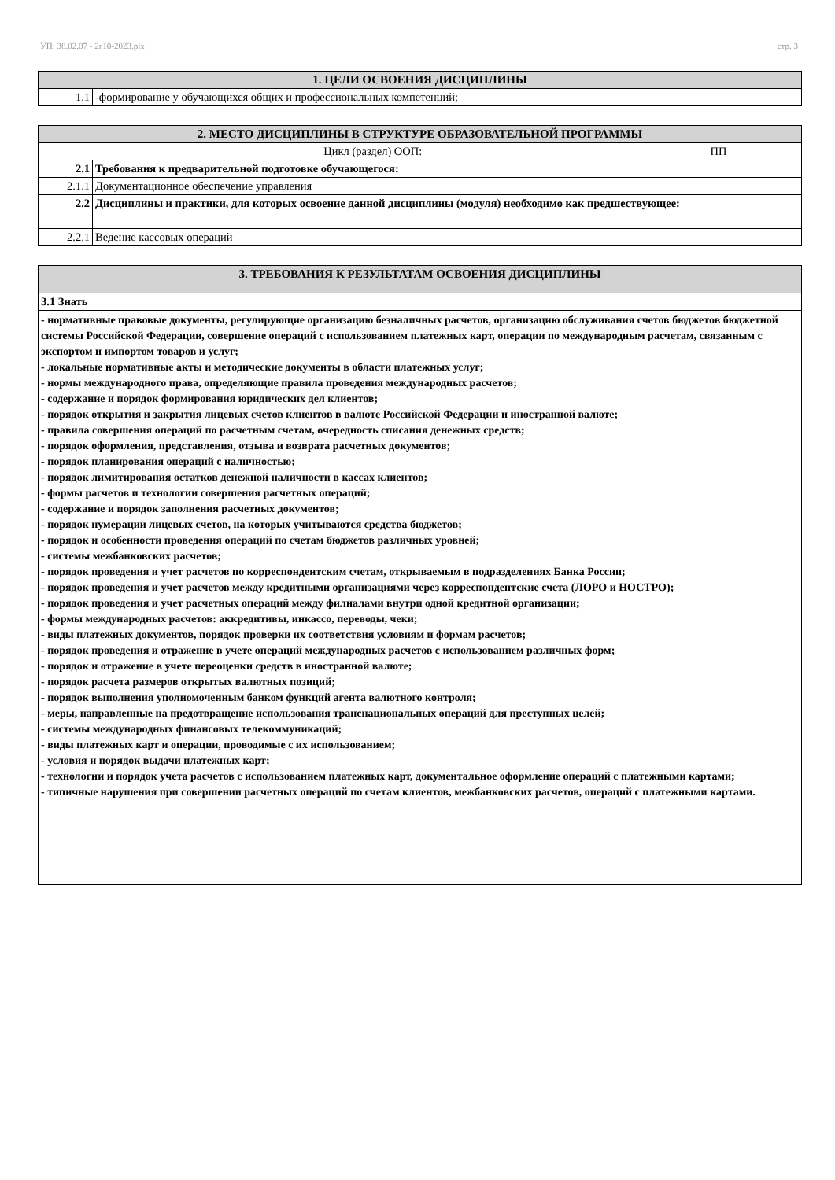УП: 38.02.07 - 2г10-2023.plx стр. 3
| 1. ЦЕЛИ ОСВОЕНИЯ ДИСЦИПЛИНЫ | |
| 1.1 | -формирование у обучающихся общих и профессиональных компетенций; |
| 2. МЕСТО ДИСЦИПЛИНЫ В СТРУКТУРЕ ОБРАЗОВАТЕЛЬНОЙ ПРОГРАММЫ | | |
| Цикл (раздел) ООП: | | ПП |
| 2.1 | Требования к предварительной подготовке обучающегося: | |
| 2.1.1 | Документационное обеспечение управления | |
| 2.2 | Дисциплины и практики, для которых освоение данной дисциплины (модуля) необходимо как предшествующее: | |
| 2.2.1 | Ведение кассовых операций | |
| 3. ТРЕБОВАНИЯ К РЕЗУЛЬТАТАМ ОСВОЕНИЯ ДИСЦИПЛИНЫ |
| 3.1 Знать |
| - нормативные правовые документы, регулирующие организацию безналичных расчетов, организацию обслуживания счетов бюджетов бюджетной системы Российской Федерации, совершение операций с использованием платежных карт, операции по международным расчетам, связанным с экспортом и импортом товаров и услуг; - локальные нормативные акты и методические документы в области платежных услуг; - нормы международного права, определяющие правила проведения международных расчетов; - содержание и порядок формирования юридических дел клиентов; - порядок открытия и закрытия лицевых счетов клиентов в валюте Российской Федерации и иностранной валюте; - правила совершения операций по расчетным счетам, очередность списания денежных средств; - порядок оформления, представления, отзыва и возврата расчетных документов; - порядок планирования операций с наличностью; - порядок лимитирования остатков денежной наличности в кассах клиентов; - формы расчетов и технологии совершения расчетных операций; - содержание и порядок заполнения расчетных документов; - порядок нумерации лицевых счетов, на которых учитываются средства бюджетов; - порядок и особенности проведения операций по счетам бюджетов различных уровней; - системы межбанковских расчетов; - порядок проведения и учет расчетов по корреспондентским счетам, открываемым в подразделениях Банка России; - порядок проведения и учет расчетов между кредитными организациями через корреспондентские счета (ЛОРО и НОСТРО); - порядок проведения и учет расчетных операций между филиалами внутри одной кредитной организации; - формы международных расчетов: аккредитивы, инкассо, переводы, чеки; - виды платежных документов, порядок проверки их соответствия условиям и формам расчетов; - порядок проведения и отражение в учете операций международных расчетов с использованием различных форм; - порядок и отражение в учете переоценки средств в иностранной валюте; - порядок расчета размеров открытых валютных позиций; - порядок выполнения уполномоченным банком функций агента валютного контроля; - меры, направленные на предотвращение использования транснациональных операций для преступных целей; - системы международных финансовых телекоммуникаций; - виды платежных карт и операции, проводимые с их использованием; - условия и порядок выдачи платежных карт; - технологии и порядок учета расчетов с использованием платежных карт, документальное оформление операций с платежными картами; - типичные нарушения при совершении расчетных операций по счетам клиентов, межбанковских расчетов, операций с платежными картами. |